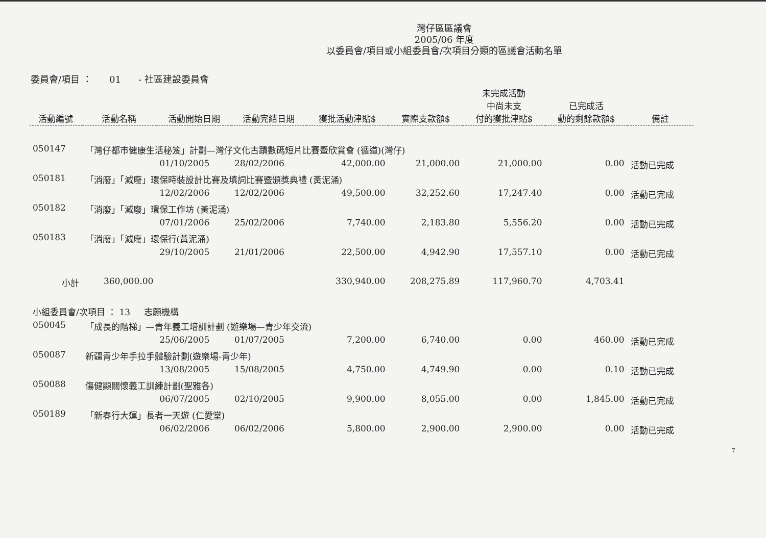灣仔區區議會
2005/06 年度
以委員會/項目或小組委員會/次項目分類的區議會活動名單
委員會/項目 ： 01 - 社區建設委員會
| 活動編號 | 活動名稱 | 活動開始日期 | 活動完結日期 | 獲批活動津貼$ | 實際支款額$ | 未完成活動 中尚未支 付的獲批津貼$ | 已完成活 動的剩餘款額$ | 備註 |
| --- | --- | --- | --- | --- | --- | --- | --- | --- |
| 050147 | 「灣仔都市健康生活秘笈」計劃—灣仔文化古蹟數碼短片比賽暨欣賞會 (循道)(灣仔) | | | | | | | |
| | | 01/10/2005 | 28/02/2006 | 42,000.00 | 21,000.00 | 21,000.00 | 0.00 | 活動已完成 |
| 050181 | 「消廢」「減廢」環保時裝設計比賽及填詞比賽暨頒獎典禮 (黃泥涌) | | | | | | | |
| | | 12/02/2006 | 12/02/2006 | 49,500.00 | 32,252.60 | 17,247.40 | 0.00 | 活動已完成 |
| 050182 | 「消廢」「減廢」環保工作坊 (黃泥涌) | | | | | | | |
| | | 07/01/2006 | 25/02/2006 | 7,740.00 | 2,183.80 | 5,556.20 | 0.00 | 活動已完成 |
| 050183 | 「消廢」「減廢」環保行(黃泥涌) | | | | | | | |
| | | 29/10/2005 | 21/01/2006 | 22,500.00 | 4,942.90 | 17,557.10 | 0.00 | 活動已完成 |
| 小計 | 360,000.00 | | | 330,940.00 | 208,275.89 | 117,960.70 | 4,703.41 | |
| 小組委員會/次項目 ： 13 志願機構 | | | | | | | | |
| 050045 | 「成長的階梯」—青年義工培訓計劃 (遊樂場—青少年交流) | | | | | | | |
| | | 25/06/2005 | 01/07/2005 | 7,200.00 | 6,740.00 | 0.00 | 460.00 | 活動已完成 |
| 050087 | 新疆青少年手拉手體驗計劃(遊樂場-青少年) | | | | | | | |
| | | 13/08/2005 | 15/08/2005 | 4,750.00 | 4,749.90 | 0.00 | 0.10 | 活動已完成 |
| 050088 | 傷健顯關懷義工訓練計劃(聖雅各) | | | | | | | |
| | | 06/07/2005 | 02/10/2005 | 9,900.00 | 8,055.00 | 0.00 | 1,845.00 | 活動已完成 |
| 050189 | 「新春行大運」長者一天遊 (仁愛堂) | | | | | | | |
| | | 06/02/2006 | 06/02/2006 | 5,800.00 | 2,900.00 | 2,900.00 | 0.00 | 活動已完成 |
7